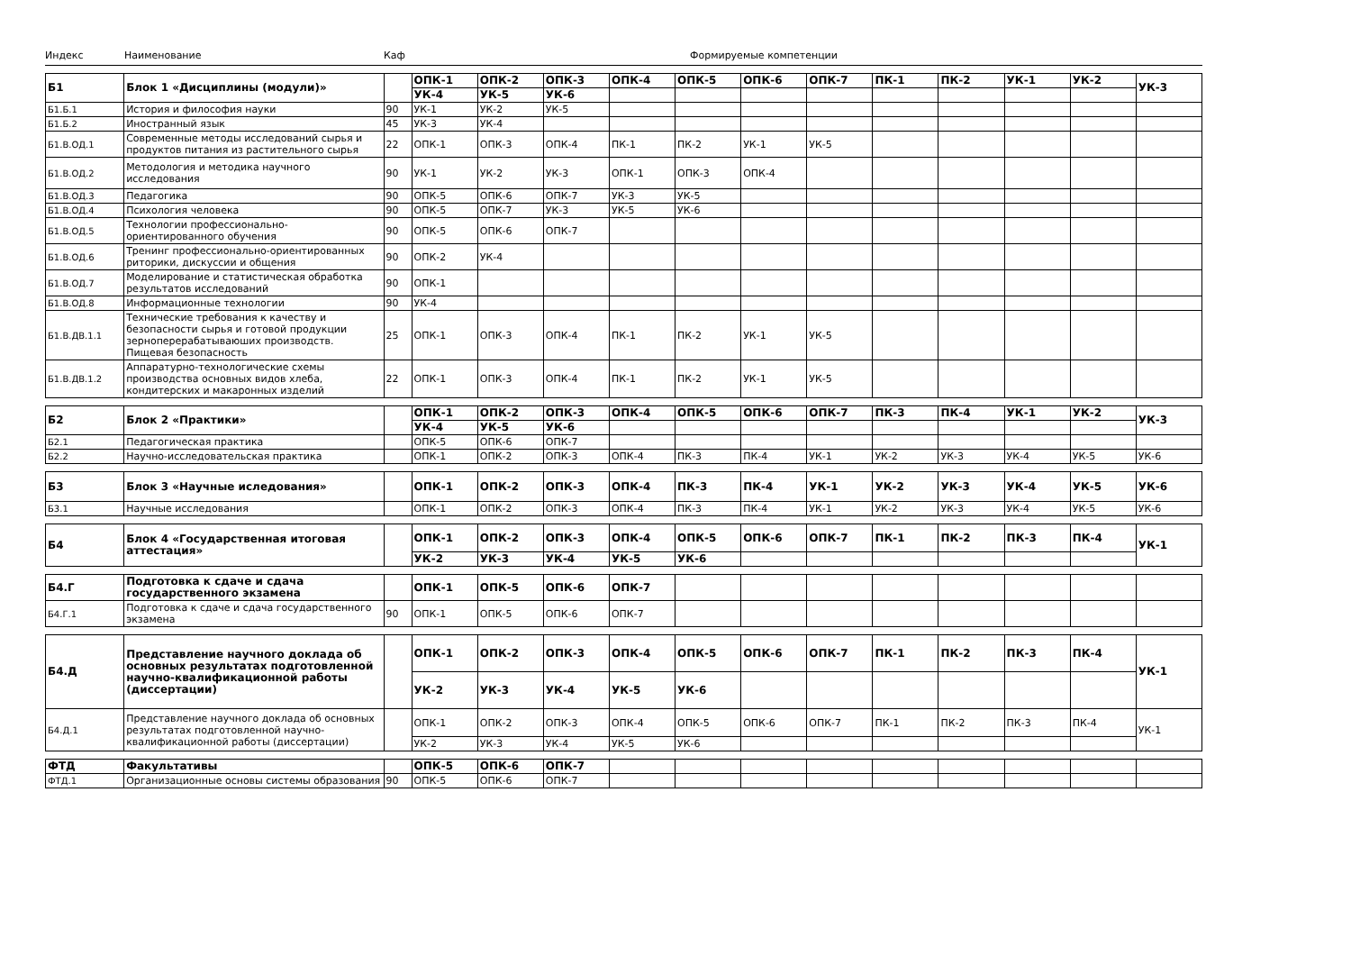Индекс Наименование Каф Формируемые компетенции
| Б1 | Блок 1 «Дисциплины (модули)» | | ОПК-1 | ОПК-2 | ОПК-3 | ОПК-4 | ОПК-5 | ОПК-6 | ОПК-7 | ПК-1 | ПК-2 | УК-1 | УК-2 | УК-3 |
| | | | УК-4 | УК-5 | УК-6 | | | | | | | | | |
| Б1.Б.1 | История и философия науки | 90 | УК-1 | УК-2 | УК-5 | | | | | | | | | |
| Б1.Б.2 | Иностранный язык | 45 | УК-3 | УК-4 | | | | | | | | | | |
| Б1.В.ОД.1 | Современные методы исследований сырья и продуктов питания из растительного сырья | 22 | ОПК-1 | ОПК-3 | ОПК-4 | ПК-1 | ПК-2 | УК-1 | УК-5 | | | | | |
| Б1.В.ОД.2 | Методология и методика научного исследования | 90 | УК-1 | УК-2 | УК-3 | ОПК-1 | ОПК-3 | ОПК-4 | | | | | | |
| Б1.В.ОД.3 | Педагогика | 90 | ОПК-5 | ОПК-6 | ОПК-7 | УК-3 | УК-5 | | | | | | | |
| Б1.В.ОД.4 | Психология человека | 90 | ОПК-5 | ОПК-7 | УК-3 | УК-5 | УК-6 | | | | | | | |
| Б1.В.ОД.5 | Технологии профессионально-ориентированного обучения | 90 | ОПК-5 | ОПК-6 | ОПК-7 | | | | | | | | | |
| Б1.В.ОД.6 | Тренинг профессионально-ориентированных риторики, дискуссии и общения | 90 | ОПК-2 | УК-4 | | | | | | | | | | |
| Б1.В.ОД.7 | Моделирование и статистическая обработка результатов исследований | 90 | ОПК-1 | | | | | | | | | | | |
| Б1.В.ОД.8 | Информационные технологии | 90 | УК-4 | | | | | | | | | | | |
| Б1.В.ДВ.1.1 | Технические требования к качеству и безопасности сырья и готовой продукции зерноперерабатываюших производств. Пищевая безопасность | 25 | ОПК-1 | ОПК-3 | ОПК-4 | ПК-1 | ПК-2 | УК-1 | УК-5 | | | | | |
| Б1.В.ДВ.1.2 | Аппаратурно-технологические схемы производства основных видов хлеба, кондитерских и макаронных изделий | 22 | ОПК-1 | ОПК-3 | ОПК-4 | ПК-1 | ПК-2 | УК-1 | УК-5 | | | | | |
| Б2 | Блок 2 «Практики» | | ОПК-1 | ОПК-2 | ОПК-3 | ОПК-4 | ОПК-5 | ОПК-6 | ОПК-7 | ПК-3 | ПК-4 | УК-1 | УК-2 | УК-3 |
| | | | УК-4 | УК-5 | УК-6 | | | | | | | | | |
| Б2.1 | Педагогическая практика | | ОПК-5 | ОПК-6 | ОПК-7 | | | | | | | | | |
| Б2.2 | Научно-исследовательская практика | | ОПК-1 | ОПК-2 | ОПК-3 | ОПК-4 | ПК-3 | ПК-4 | УК-1 | УК-2 | УК-3 | УК-4 | УК-5 | УК-6 |
| Б3 | Блок 3 «Научные иследования» | | ОПК-1 | ОПК-2 | ОПК-3 | ОПК-4 | ПК-3 | ПК-4 | УК-1 | УК-2 | УК-3 | УК-4 | УК-5 | УК-6 |
| Б3.1 | Научные исследования | | ОПК-1 | ОПК-2 | ОПК-3 | ОПК-4 | ПК-3 | ПК-4 | УК-1 | УК-2 | УК-3 | УК-4 | УК-5 | УК-6 |
| Б4 | Блок 4 «Государственная итоговая аттестация» | | ОПК-1 | ОПК-2 | ОПК-3 | ОПК-4 | ОПК-5 | ОПК-6 | ОПК-7 | ПК-1 | ПК-2 | ПК-3 | ПК-4 | УК-1 |
| | | | УК-2 | УК-3 | УК-4 | УК-5 | УК-6 | | | | | | | |
| Б4.Г | Подготовка к сдаче и сдача государственного экзамена | | ОПК-1 | ОПК-5 | ОПК-6 | ОПК-7 | | | | | | | | |
| Б4.Г.1 | Подготовка к сдаче и сдача государственного экзамена | 90 | ОПК-1 | ОПК-5 | ОПК-6 | ОПК-7 | | | | | | | | |
| Б4.Д | Представление научного доклада об основных результатах подготовленной научно-квалификационной работы (диссертации) | | ОПК-1 | ОПК-2 | ОПК-3 | ОПК-4 | ОПК-5 | ОПК-6 | ОПК-7 | ПК-1 | ПК-2 | ПК-3 | ПК-4 | УК-1 |
| | | | УК-2 | УК-3 | УК-4 | УК-5 | УК-6 | | | | | | | |
| Б4.Д.1 | Представление научного доклада об основных результатах подготовленной научно-квалификационной работы (диссертации) | | ОПК-1 | ОПК-2 | ОПК-3 | ОПК-4 | ОПК-5 | ОПК-6 | ОПК-7 | ПК-1 | ПК-2 | ПК-3 | ПК-4 | УК-1 |
| | | | УК-2 | УК-3 | УК-4 | УК-5 | УК-6 | | | | | | | |
| ФТД | Факультативы | | ОПК-5 | ОПК-6 | ОПК-7 | | | | | | | | | |
| ФТД.1 | Организационные основы системы образования | 90 | ОПК-5 | ОПК-6 | ОПК-7 | | | | | | | | | |